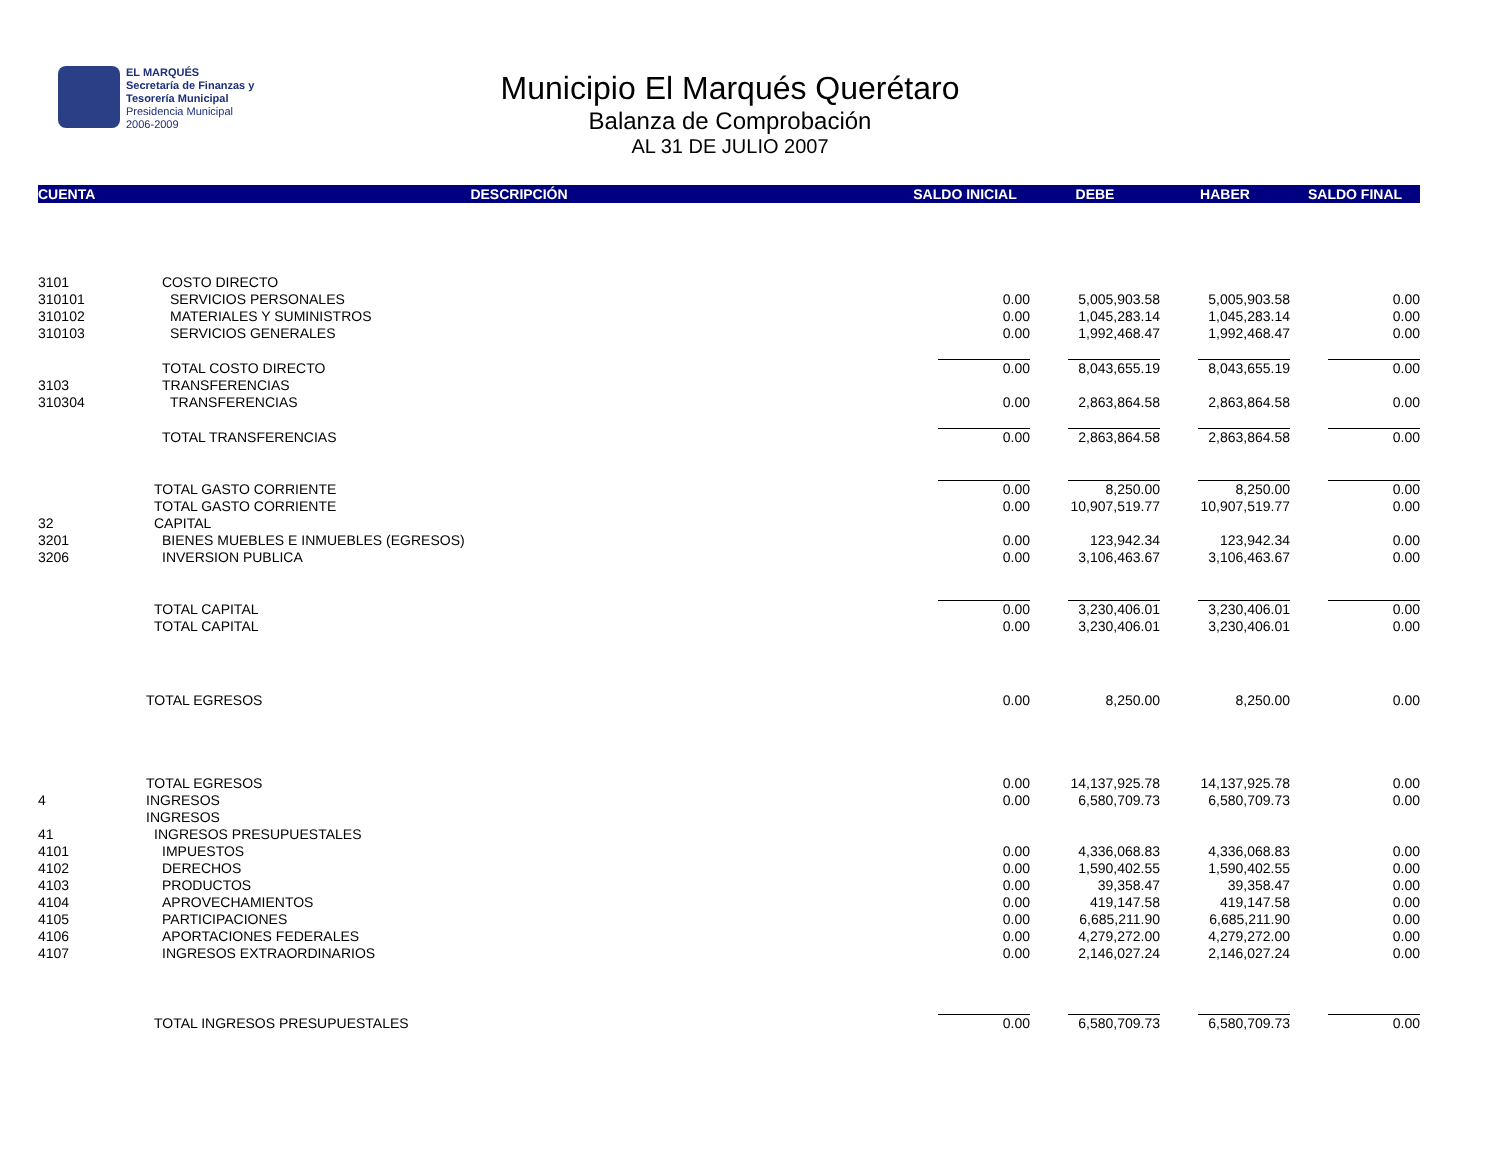EL MARQUÉS
Secretaría de Finanzas y
Tesorería Municipal
Presidencia Municipal
2006-2009
Municipio El Marqués Querétaro
Balanza de Comprobación
AL 31 DE JULIO 2007
| CUENTA | DESCRIPCIÓN | SALDO INICIAL | DEBE | HABER | SALDO FINAL |
| --- | --- | --- | --- | --- | --- |
| 3101 | COSTO DIRECTO | | | | |
| 310101 | SERVICIOS PERSONALES | 0.00 | 5,005,903.58 | 5,005,903.58 | 0.00 |
| 310102 | MATERIALES Y SUMINISTROS | 0.00 | 1,045,283.14 | 1,045,283.14 | 0.00 |
| 310103 | SERVICIOS GENERALES | 0.00 | 1,992,468.47 | 1,992,468.47 | 0.00 |
| | TOTAL COSTO DIRECTO | 0.00 | 8,043,655.19 | 8,043,655.19 | 0.00 |
| 3103 | TRANSFERENCIAS | | | | |
| 310304 | TRANSFERENCIAS | 0.00 | 2,863,864.58 | 2,863,864.58 | 0.00 |
| | TOTAL TRANSFERENCIAS | 0.00 | 2,863,864.58 | 2,863,864.58 | 0.00 |
| | TOTAL GASTO CORRIENTE | 0.00 | 8,250.00 | 8,250.00 | 0.00 |
| | TOTAL GASTO CORRIENTE | 0.00 | 10,907,519.77 | 10,907,519.77 | 0.00 |
| 32 | CAPITAL | | | | |
| 3201 | BIENES MUEBLES E INMUEBLES (EGRESOS) | 0.00 | 123,942.34 | 123,942.34 | 0.00 |
| 3206 | INVERSION PUBLICA | 0.00 | 3,106,463.67 | 3,106,463.67 | 0.00 |
| | TOTAL CAPITAL | 0.00 | 3,230,406.01 | 3,230,406.01 | 0.00 |
| | TOTAL CAPITAL | 0.00 | 3,230,406.01 | 3,230,406.01 | 0.00 |
| | TOTAL EGRESOS | 0.00 | 8,250.00 | 8,250.00 | 0.00 |
| | TOTAL EGRESOS | 0.00 | 14,137,925.78 | 14,137,925.78 | 0.00 |
| 4 | INGRESOS | 0.00 | 6,580,709.73 | 6,580,709.73 | 0.00 |
| | INGRESOS | | | | |
| 41 | INGRESOS PRESUPUESTALES | | | | |
| 4101 | IMPUESTOS | 0.00 | 4,336,068.83 | 4,336,068.83 | 0.00 |
| 4102 | DERECHOS | 0.00 | 1,590,402.55 | 1,590,402.55 | 0.00 |
| 4103 | PRODUCTOS | 0.00 | 39,358.47 | 39,358.47 | 0.00 |
| 4104 | APROVECHAMIENTOS | 0.00 | 419,147.58 | 419,147.58 | 0.00 |
| 4105 | PARTICIPACIONES | 0.00 | 6,685,211.90 | 6,685,211.90 | 0.00 |
| 4106 | APORTACIONES FEDERALES | 0.00 | 4,279,272.00 | 4,279,272.00 | 0.00 |
| 4107 | INGRESOS EXTRAORDINARIOS | 0.00 | 2,146,027.24 | 2,146,027.24 | 0.00 |
| | TOTAL INGRESOS PRESUPUESTALES | 0.00 | 6,580,709.73 | 6,580,709.73 | 0.00 |